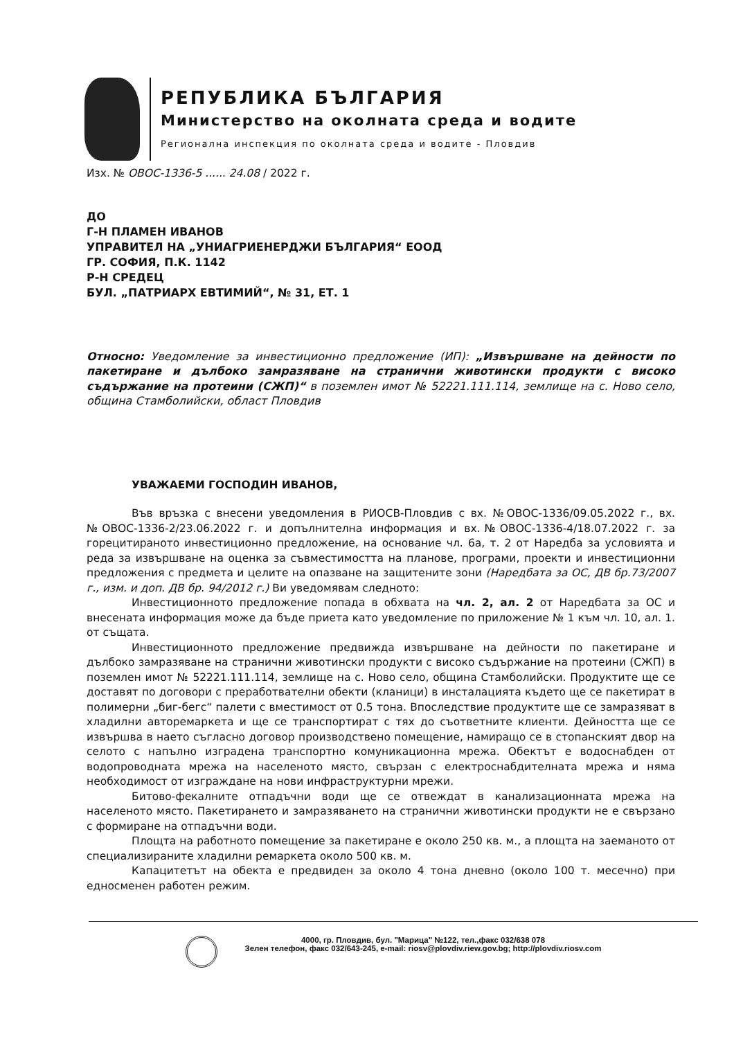РЕПУБЛИКА БЪЛГАРИЯ
Министерство на околната среда и водите
Регионална инспекция по околната среда и водите - Пловдив
Изх. № ОВОС-1336-5 ...... 24.08 / 2022 г.
ДО
Г-Н ПЛАМЕН ИВАНОВ
УПРАВИТЕЛ НА „УНИАГРИЕНЕРДЖИ БЪЛГАРИЯ“ ЕООД
ГР. СОФИЯ, П.К. 1142
Р-Н СРЕДЕЦ
БУЛ. „ПАТРИАРХ ЕВТИМИЙ“, № 31, ЕТ. 1
Относно: Уведомление за инвестиционно предложение (ИП): „Извършване на дейности по пакетиране и дълбоко замразяване на странични животински продукти с високо съдържание на протеини (СЖП)“ в поземлен имот № 52221.111.114, землище на с. Ново село, община Стамболийски, област Пловдив
УВАЖАЕМИ ГОСПОДИН ИВАНОВ,
Във връзка с внесени уведомления в РИОСВ-Пловдив с вх. №ОВОС-1336/09.05.2022 г., вх.№ОВОС-1336-2/23.06.2022 г. и допълнителна информация и вх.№ОВОС-1336-4/18.07.2022 г. за горецитираното инвестиционно предложение, на основание чл. 6а, т. 2 от Наредба за условията и реда за извършване на оценка за съвместимостта на планове, програми, проекти и инвестиционни предложения с предмета и целите на опазване на защитените зони (Наредбата за ОС, ДВ бр.73/2007 г., изм. и доп. ДВ бр. 94/2012 г.) Ви уведомявам следното:
Инвестиционното предложение попада в обхвата на чл. 2, ал. 2 от Наредбата за ОС и внесената информация може да бъде приета като уведомление по приложение № 1 към чл. 10, ал. 1. от същата.
Инвестиционното предложение предвижда извършване на дейности по пакетиране и дълбоко замразяване на странични животински продукти с високо съдържание на протеини (СЖП) в поземлен имот № 52221.111.114, землище на с. Ново село, община Стамболийски. Продуктите ще се доставят по договори с преработвателни обекти (кланици) в инсталацията където ще се пакетират в полимерни „биг-бегс“ палети с вместимост от 0.5 тона. Впоследствие продуктите ще се замразяват в хладилни авторемаркета и ще се транспортират с тях до съответните клиенти. Дейността ще се извършва в наето съгласно договор производствено помещение, намиращо се в стопанският двор на селото с напълно изградена транспортно комуникационна мрежа. Обектът е водоснабден от водопроводната мрежа на населеното място, свързан с електроснабдителната мрежа и няма необходимост от изграждане на нови инфраструктурни мрежи.
Битово-фекалните отпадъчни води ще се отвеждат в канализационната мрежа на населеното място. Пакетирането и замразяването на странични животински продукти не е свързано с формиране на отпадъчни води.
Площта на работното помещение за пакетиране е около 250 кв. м., а площта на заеманото от специализираните хладилни ремаркета около 500 кв. м.
Капацитетът на обекта е предвиден за около 4 тона дневно (около 100 т. месечно) при едносменен работен режим.
4000, гр. Пловдив, бул. "Марица" №122, тел.,факс 032/638 078
Зелен телефон, факс 032/643-245, e-mail: riosv@plovdiv.riew.gov.bg; http://plovdiv.riosv.com